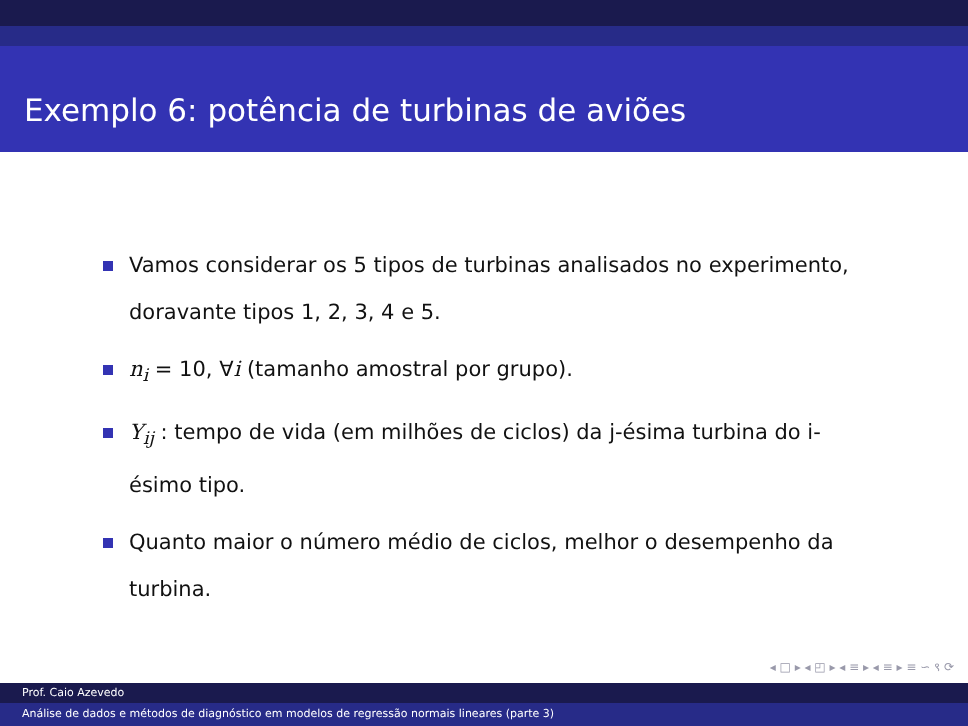Exemplo 6: potência de turbinas de aviões
Vamos considerar os 5 tipos de turbinas analisados no experimento, doravante tipos 1, 2, 3, 4 e 5.
n<sub>i</sub> = 10, ∀i (tamanho amostral por grupo).
Y<sub>ij</sub> : tempo de vida (em milhões de ciclos) da j-ésima turbina do i-ésimo tipo.
Quanto maior o número médio de ciclos, melhor o desempenho da turbina.
◂ □ ▸ ◂ ◰ ▸ ◂ ≡ ▸ ◂ ≡ ▸ ≡ ∽ ९ ⟳
Prof. Caio Azevedo
Análise de dados e métodos de diagnóstico em modelos de regressão normais lineares (parte 3)